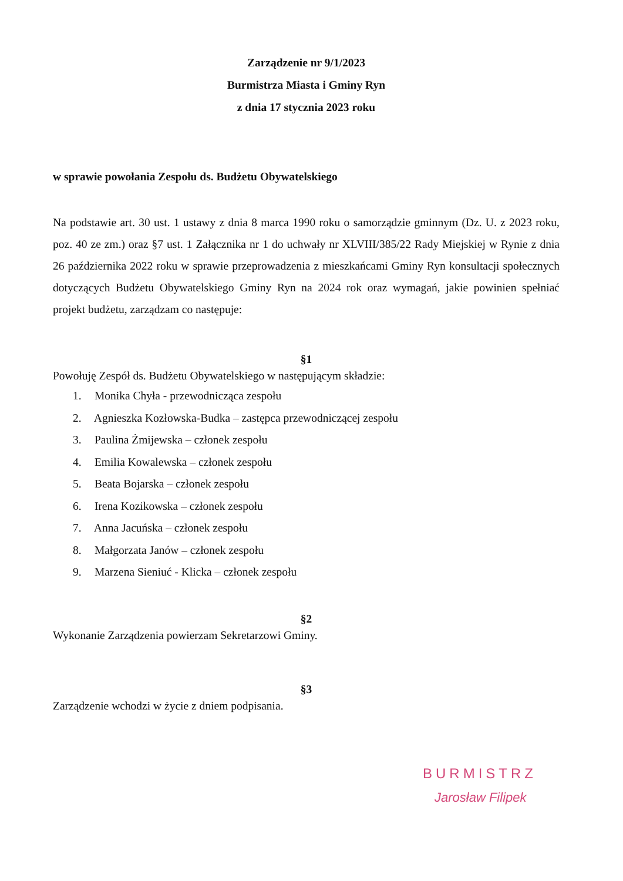Zarządzenie nr 9/1/2023
Burmistrza Miasta i Gminy Ryn
z dnia 17 stycznia 2023 roku
w sprawie powołania Zespołu ds. Budżetu Obywatelskiego
Na podstawie art. 30 ust. 1 ustawy z dnia 8 marca 1990 roku o samorządzie gminnym (Dz. U. z 2023 roku, poz. 40 ze zm.) oraz §7 ust. 1 Załącznika nr 1 do uchwały nr XLVIII/385/22 Rady Miejskiej w Rynie z dnia 26 października 2022 roku w sprawie przeprowadzenia z mieszkańcami Gminy Ryn konsultacji społecznych dotyczących Budżetu Obywatelskiego Gminy Ryn na 2024 rok oraz wymagań, jakie powinien spełniać projekt budżetu, zarządzam co następuje:
§1
Powołuję Zespół ds. Budżetu Obywatelskiego w następującym składzie:
1. Monika Chyła - przewodnicząca zespołu
2. Agnieszka Kozłowska-Budka – zastępca przewodniczącej zespołu
3. Paulina Żmijewska – członek zespołu
4. Emilia Kowalewska – członek zespołu
5. Beata Bojarska – członek zespołu
6. Irena Kozikowska – członek zespołu
7. Anna Jacuńska – członek zespołu
8. Małgorzata Janów – członek zespołu
9. Marzena Sieniuć - Klicka – członek zespołu
§2
Wykonanie Zarządzenia powierzam Sekretarzowi Gminy.
§3
Zarządzenie wchodzi w życie z dniem podpisania.
BURMISTRZ
Jarosław Filipek